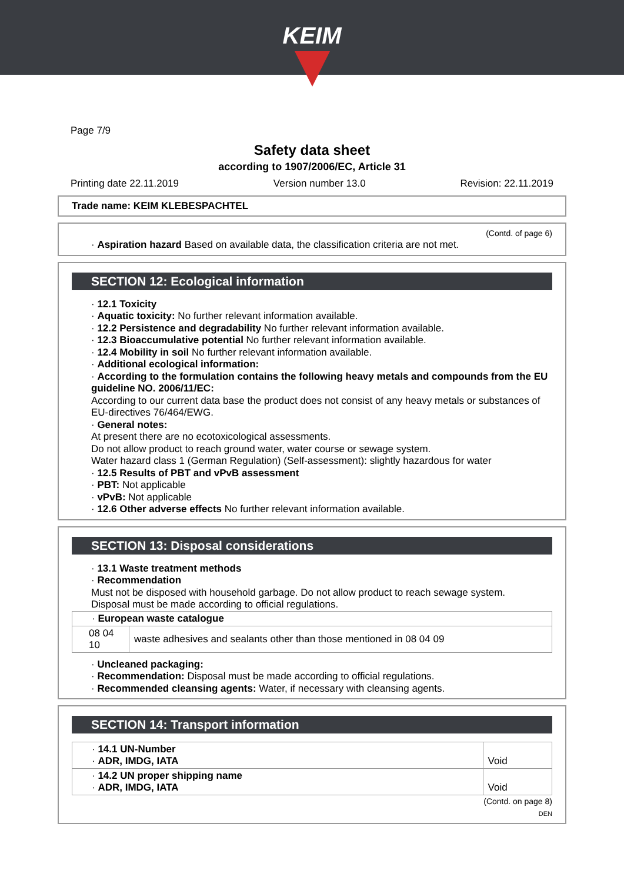KEIM
Page 7/9
Safety data sheet
according to 1907/2006/EC, Article 31
Printing date 22.11.2019 Version number 13.0 Revision: 22.11.2019
Trade name: KEIM KLEBESPACHTEL
(Contd. of page 6)
· Aspiration hazard Based on available data, the classification criteria are not met.
SECTION 12: Ecological information
· 12.1 Toxicity
· Aquatic toxicity: No further relevant information available.
· 12.2 Persistence and degradability No further relevant information available.
· 12.3 Bioaccumulative potential No further relevant information available.
· 12.4 Mobility in soil No further relevant information available.
· Additional ecological information:
· According to the formulation contains the following heavy metals and compounds from the EU guideline NO. 2006/11/EC:
According to our current data base the product does not consist of any heavy metals or substances of EU-directives 76/464/EWG.
· General notes:
At present there are no ecotoxicological assessments.
Do not allow product to reach ground water, water course or sewage system.
Water hazard class 1 (German Regulation) (Self-assessment): slightly hazardous for water
· 12.5 Results of PBT and vPvB assessment
· PBT: Not applicable
· vPvB: Not applicable
· 12.6 Other adverse effects No further relevant information available.
SECTION 13: Disposal considerations
· 13.1 Waste treatment methods
· Recommendation
Must not be disposed with household garbage. Do not allow product to reach sewage system.
Disposal must be made according to official regulations.
| · European waste catalogue | |
| 08 04 10 | waste adhesives and sealants other than those mentioned in 08 04 09 |
· Uncleaned packaging:
· Recommendation: Disposal must be made according to official regulations.
· Recommended cleansing agents: Water, if necessary with cleansing agents.
SECTION 14: Transport information
| · 14.1 UN-Number · ADR, IMDG, IATA | Void |
| · 14.2 UN proper shipping name · ADR, IMDG, IATA | Void |
(Contd. on page 8)
DEN